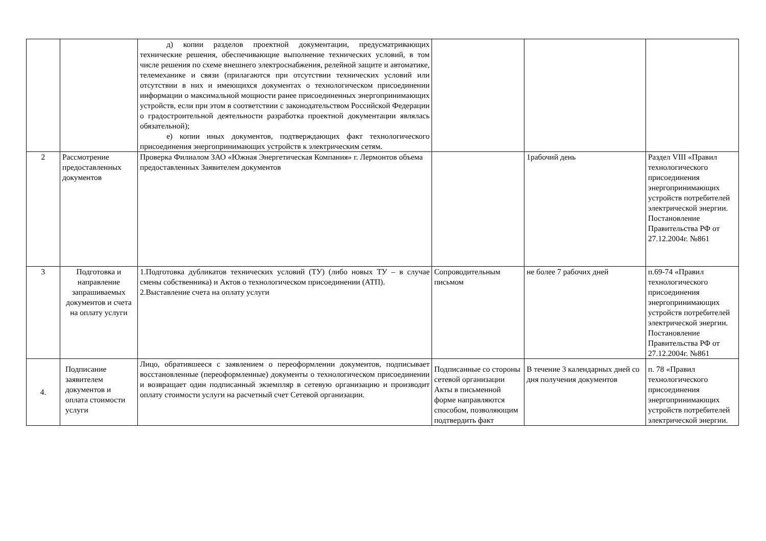| | | д) копии разделов проектной документации, предусматривающих технические решения, обеспечивающие выполнение технических условий, в том числе решения по схеме внешнего электроснабжения, релейной защите и автоматике, телемеханике и связи (прилагаются при отсутствии технических условий или отсутствии в них и имеющихся документах о технологическом присоединении информации о максимальной мощности ранее присоединенных энергопринимающих устройств, если при этом в соответствии с законодательством Российской Федерации о градостроительной деятельности разработка проектной документации являлась обязательной); е) копии иных документов, подтверждающих факт технологического присоединения энергопринимающих устройств к электрическим сетям. | | | |
| 2 | Рассмотрение предоставленных документов | Проверка Филиалом ЗАО «Южная Энергетическая Компания» г. Лермонтов объема предоставленных Заявителем документов | | 1рабочий день | Раздел VIII «Правил технологического присоединения энергопринимающих устройств потребителей электрической энергии. Постановление Правительства РФ от 27.12.2004г. №861 |
| 3 | Подготовка и направление запрашиваемых документов и счета на оплату услуги | 1.Подготовка дубликатов технических условий (ТУ) (либо новых ТУ – в случае смены собственника) и Актов о технологическом присоединении (АТП). 2.Выставление счета на оплату услуги | Сопроводительным письмом | не более 7 рабочих дней | п.69-74 «Правил технологического присоединения энергопринимающих устройств потребителей электрической энергии. Постановление Правительства РФ от 27.12.2004г. №861 |
| 4. | Подписание заявителем документов и оплата стоимости услуги | Лицо, обратившееся с заявлением о переоформлении документов, подписывает восстановленные (переоформленные) документы о технологическом присоединении и возвращает один подписанный экземпляр в сетевую организацию и производит оплату стоимости услуги на расчетный счет Сетевой организации. | Подписанные со стороны сетевой организации Акты в письменной форме направляются способом, позволяющим подтвердить факт | В течение 3 календарных дней со дня получения документов | п. 78 «Правил технологического присоединения энергопринимающих устройств потребителей электрической энергии. |